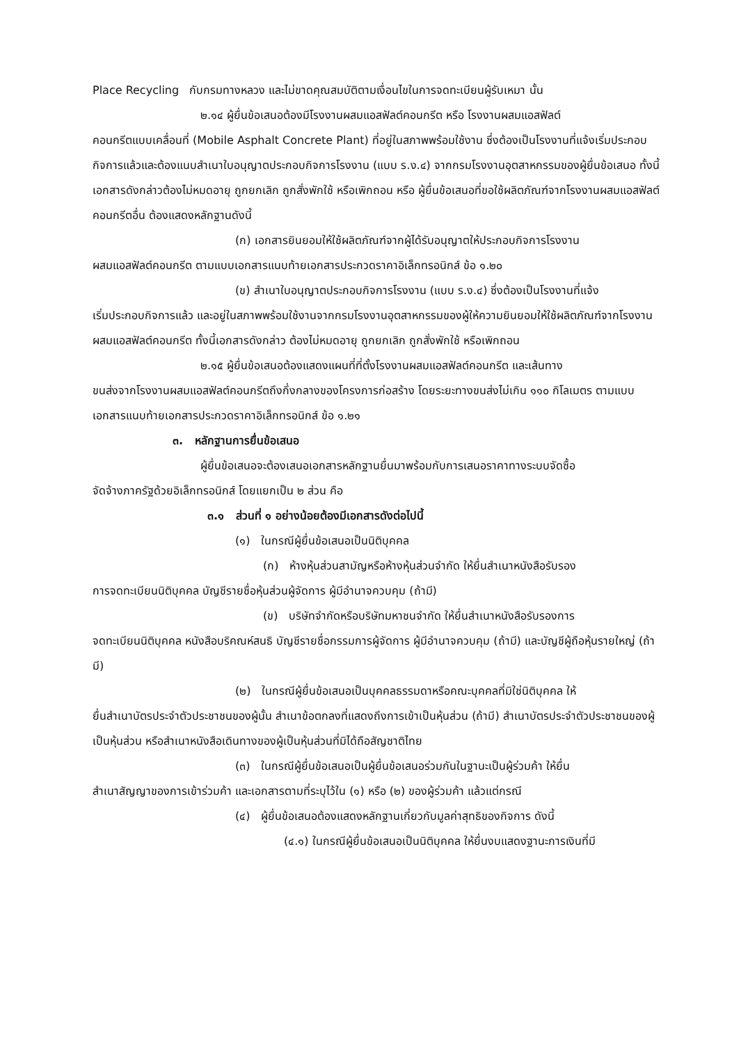Place Recycling กับกรมทางหลวง และไม่ขาดคุณสมบัติตามเงื่อนไขในการจดทะเบียนผู้รับเหมา นั้น
๒.๑๔ ผู้ยื่นข้อเสนอต้องมีโรงงานผสมแอสฟัลต์คอนกรีต หรือ โรงงานผสมแอสฟัลต์
คอนกรีตแบบเคลื่อนที่ (Mobile Asphalt Concrete Plant) ที่อยู่ในสภาพพร้อมใช้งาน ซึ่งต้องเป็นโรงงานที่แจ้งเริ่มประกอบกิจการแล้วและต้องแนบสำเนาใบอนุญาตประกอบกิจการโรงงาน (แบบ ร.ง.๔) จากกรมโรงงานอุตสาหกรรมของผู้ยื่นข้อเสนอ ทั้งนี้เอกสารดังกล่าวต้องไม่หมดอายุ ถูกยกเลิก ถูกสั่งพักใช้ หรือเพิกถอน หรือ ผู้ยื่นข้อเสนอที่ขอใช้ผลิตภัณฑ์จากโรงงานผสมแอสฟัลต์คอนกรีตอื่น ต้องแสดงหลักฐานดังนี้
(ก) เอกสารยินยอมให้ใช้ผลิตภัณฑ์จากผู้ได้รับอนุญาตให้ประกอบกิจการโรงงาน
ผสมแอสฟัลต์คอนกรีต ตามแบบเอกสารแนบท้ายเอกสารประกวดราคาอิเล็กทรอนิกส์ ข้อ ๑.๒๐
(ข) สำเนาใบอนุญาตประกอบกิจการโรงงาน (แบบ ร.ง.๔) ซึ่งต้องเป็นโรงงานที่แจ้ง
เริ่มประกอบกิจการแล้ว และอยู่ในสภาพพร้อมใช้งานจากกรมโรงงานอุตสาหกรรมของผู้ให้ความยินยอมให้ใช้ผลิตภัณฑ์จากโรงงานผสมแอสฟัลต์คอนกรีต ทั้งนี้เอกสารดังกล่าว ต้องไม่หมดอายุ ถูกยกเลิก ถูกสั่งพักใช้ หรือเพิกถอน
๒.๑๕ ผู้ยื่นข้อเสนอต้องแสดงแผนที่ที่ตั้งโรงงานผสมแอสฟัลต์คอนกรีต และเส้นทาง
ขนส่งจากโรงงานผสมแอสฟัลต์คอนกรีตถึงกึ่งกลางของโครงการก่อสร้าง โดยระยะทางขนส่งไม่เกิน ๑๑๐ กิโลเมตร ตามแบบเอกสารแนบท้ายเอกสารประกวดราคาอิเล็กทรอนิกส์ ข้อ ๑.๒๑
๓. หลักฐานการยื่นข้อเสนอ
ผู้ยื่นข้อเสนอจะต้องเสนอเอกสารหลักฐานยื่นมาพร้อมกับการเสนอราคาทางระบบจัดซื้อ
จัดจ้างภาครัฐด้วยอิเล็กทรอนิกส์ โดยแยกเป็น ๒ ส่วน คือ
๓.๑ ส่วนที่ ๑ อย่างน้อยต้องมีเอกสารดังต่อไปนี้
(๑) ในกรณีผู้ยื่นข้อเสนอเป็นนิติบุคคล
(ก) ห้างหุ้นส่วนสามัญหรือห้างหุ้นส่วนจำกัด ให้ยื่นสำเนาหนังสือรับรอง
การจดทะเบียนนิติบุคคล บัญชีรายชื่อหุ้นส่วนผู้จัดการ ผู้มีอำนาจควบคุม (ถ้ามี)
(ข) บริษัทจำกัดหรือบริษัทมหาชนจำกัด ให้ยื่นสำเนาหนังสือรับรองการ
จดทะเบียนนิติบุคคล หนังสือบริคณห์สนธิ บัญชีรายชื่อกรรมการผู้จัดการ ผู้มีอำนาจควบคุม (ถ้ามี) และบัญชีผู้ถือหุ้นรายใหญ่ (ถ้ามี)
(๒) ในกรณีผู้ยื่นข้อเสนอเป็นบุคคลธรรมดาหรือคณะบุคคลที่มิใช่นิติบุคคล ให้
ยื่นสำเนาบัตรประจำตัวประชาชนของผู้นั้น สำเนาข้อตกลงที่แสดงถึงการเข้าเป็นหุ้นส่วน (ถ้ามี) สำเนาบัตรประจำตัวประชาชนของผู้เป็นหุ้นส่วน หรือสำเนาหนังสือเดินทางของผู้เป็นหุ้นส่วนที่มิได้ถือสัญชาติไทย
(๓) ในกรณีผู้ยื่นข้อเสนอเป็นผู้ยื่นข้อเสนอร่วมกันในฐานะเป็นผู้ร่วมค้า ให้ยื่น
สำเนาสัญญาของการเข้าร่วมค้า และเอกสารตามที่ระบุไว้ใน (๑) หรือ (๒) ของผู้ร่วมค้า แล้วแต่กรณี
(๔) ผู้ยื่นข้อเสนอต้องแสดงหลักฐานเกี่ยวกับมูลค่าสุทธิของกิจการ ดังนี้
(๔.๑) ในกรณีผู้ยื่นข้อเสนอเป็นนิติบุคคล ให้ยื่นงบแสดงฐานะการเงินที่มี